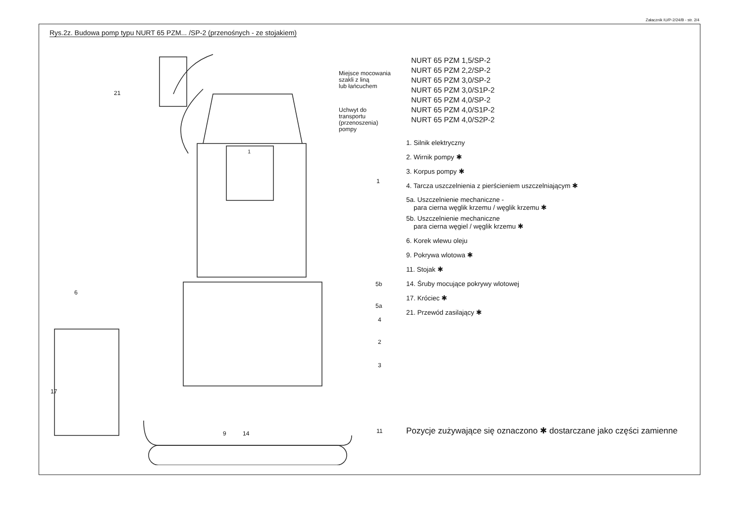Załacznik IU/P-2/24/B - str. 2/4
Rys.2z. Budowa pomp typu NURT 65 PZM... /SP-2 (przenośnych - ze stojakiem)
1
21
1
6
5b
5a
4
2
3
17
9 14 11
Miejsce mocowania
szakli z liną
lub łańcuchem
Uchwyt do
transportu
(przenoszenia)
pompy
NURT 65 PZM 1,5/SP-2
NURT 65 PZM 2,2/SP-2
NURT 65 PZM 3,0/SP-2
NURT 65 PZM 3,0/S1P-2
NURT 65 PZM 4,0/SP-2
NURT 65 PZM 4,0/S1P-2
NURT 65 PZM 4,0/S2P-2
1. Silnik elektryczny
2. Wirnik pompy ✱
3. Korpus pompy ✱
4. Tarcza uszczelnienia z pierścieniem uszczelniającym ✱
5a. Uszczelnienie mechaniczne -
para cierna węglik krzemu / węglik krzemu ✱
5b. Uszczelnienie mechaniczne
para cierna węgiel / węglik krzemu ✱
6. Korek wlewu oleju
9. Pokrywa wlotowa ✱
11. Stojak ✱
14. Śruby mocujące pokrywy wlotowej
17. Króciec ✱
21. Przewód zasilający ✱
Pozycje zużywające się oznaczono ✱ dostarczane jako części zamienne